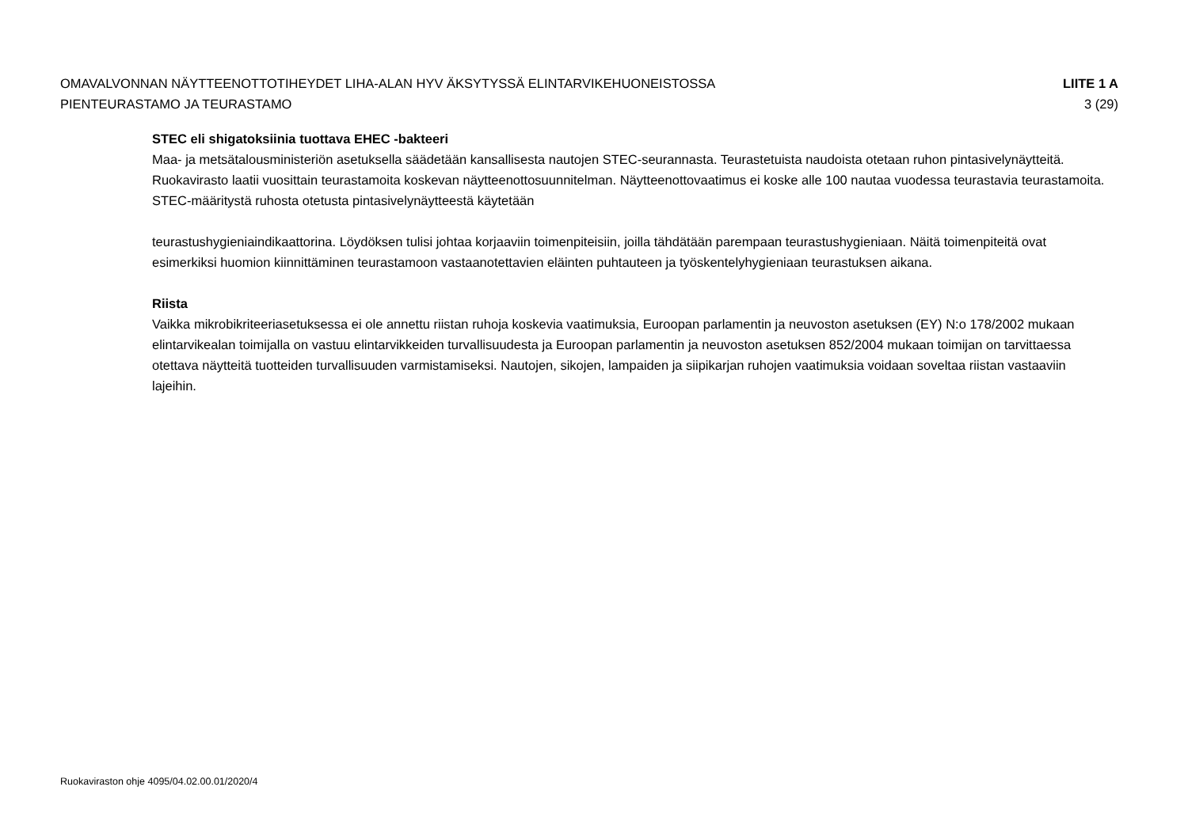OMAVALVONNAN NÄYTTEENOTTOTIHEYDET LIHA-ALAN HYV ÄKSYTYSSÄ ELINTARVIKEHUONEISTOSSA
PIENTEURASTAMO JA TEURASTAMO
LIITE 1 A
3 (29)
STEC eli shigatoksiinia tuottava EHEC -bakteeri
Maa- ja metsätalousministeriön asetuksella säädetään kansallisesta nautojen STEC-seurannasta. Teurastetuista naudoista otetaan ruhon pintasivelynäytteitä. Ruokavirasto laatii vuosittain teurastamoita koskevan näytteenottosuunnitelman. Näytteenottovaatimus ei koske alle 100 nautaa vuodessa teurastavia teurastamoita. STEC-määritystä ruhosta otetusta pintasivelynäytteestä käytetään
teurastushygieniaindikaattorina. Löydöksen tulisi johtaa korjaaviin toimenpiteisiin, joilla tähdätään parempaan teurastushygieniaan. Näitä toimenpiteitä ovat esimerkiksi huomion kiinnittäminen teurastamoon vastaanotettavien eläinten puhtauteen ja työskentelyhygieniaan teurastuksen aikana.
Riista
Vaikka mikrobikriteeriasetuksessa ei ole annettu riistan ruhoja koskevia vaatimuksia, Euroopan parlamentin ja neuvoston asetuksen (EY) N:o 178/2002 mukaan elintarvikealan toimijalla on vastuu elintarvikkeiden turvallisuudesta ja Euroopan parlamentin ja neuvoston asetuksen 852/2004 mukaan toimijan on tarvittaessa otettava näytteitä tuotteiden turvallisuuden varmistamiseksi. Nautojen, sikojen, lampaiden ja siipikarjan ruhojen vaatimuksia voidaan soveltaa riistan vastaaviin lajeihin.
Ruokaviraston ohje 4095/04.02.00.01/2020/4